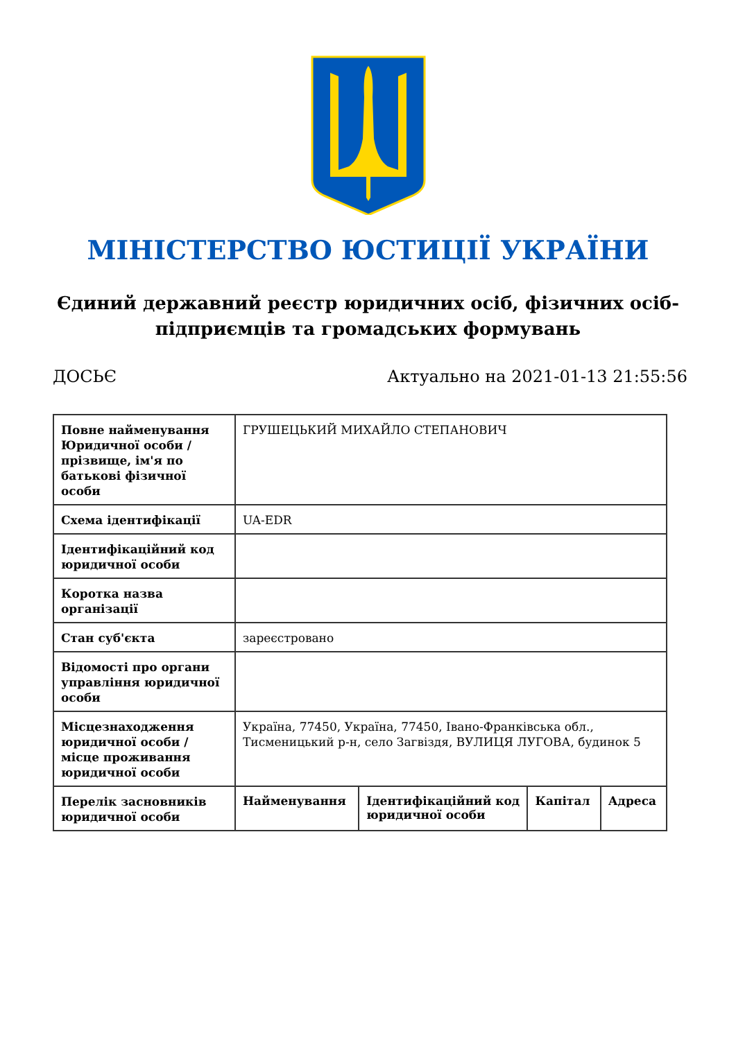МІНІСТЕРСТВО ЮСТИЦІЇ УКРАЇНИ
Єдиний державний реєстр юридичних осіб, фізичних осіб-підприємців та громадських формувань
ДОСЬЄ Актуально на 2021-01-13 21:55:56
| Повне найменування Юридичної особи / прізвище, ім'я по батькові фізичної особи | ГРУШЕЦЬКИЙ МИХАЙЛО СТЕПАНОВИЧ | | | |
| Схема ідентифікації | UA-EDR | | | |
| Ідентифікаційний код юридичної особи | | | | |
| Коротка назва організації | | | | |
| Стан суб'єкта | зареєстровано | | | |
| Відомості про органи управління юридичної особи | | | | |
| Місцезнаходження юридичної особи / місце проживання юридичної особи | Україна, 77450, Україна, 77450, Івано-Франківська обл., Тисменицький р-н, село Загвіздя, ВУЛИЦЯ ЛУГОВА, будинок 5 | | | |
| Перелік засновників юридичної особи | Найменування | Ідентифікаційний код юридичної особи | Капітал | Адреса |